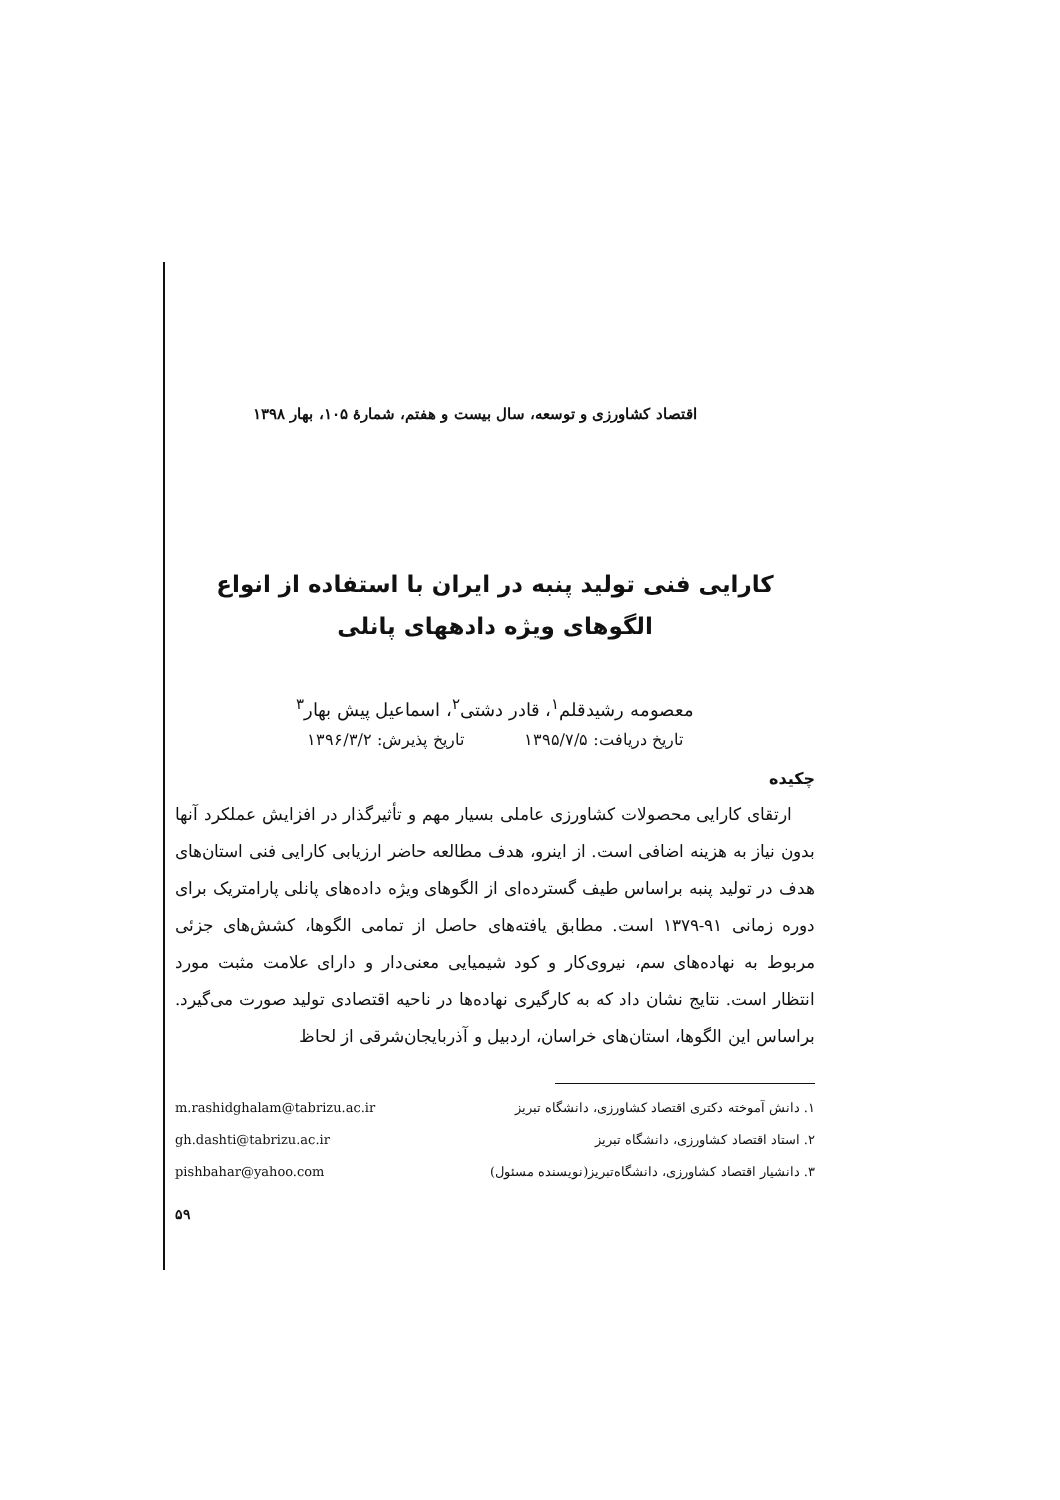اقتصاد کشاورزی و توسعه، سال بیست و هفتم، شمارهٔ ۱۰۵، بهار ۱۳۹۸
کارایی فنی تولید پنبه در ایران با استفاده از انواع الگوهای ویژه دادههای پانلی
معصومه رشیدقلم<sup>۱</sup>، قادر دشتی<sup>۲</sup>، اسماعیل پیش بهار<sup>۳</sup>
تاریخ دریافت: ۱۳۹۵/۷/۵ تاریخ پذیرش: ۱۳۹۶/۳/۲
چکیده
ارتقای کارایی محصولات کشاورزی عاملی بسیار مهم و تأثیرگذار در افزایش عملکرد آنها بدون نیاز به هزینه اضافی است. از اینرو، هدف مطالعه حاضر ارزیابی کارایی فنی استان‌های هدف در تولید پنبه براساس طیف گسترده‌ای از الگوهای ویژه داده‌های پانلی پارامتریک برای دوره زمانی ۹۱-۱۳۷۹ است. مطابق یافته‌های حاصل از تمامی الگوها، کشش‌های جزئی مربوط به نهاده‌های سم، نیروی‌کار و کود شیمیایی معنی‌دار و دارای علامت مثبت مورد انتظار است. نتایج نشان داد که به کارگیری نهاده‌ها در ناحیه اقتصادی تولید صورت می‌گیرد. براساس این الگوها، استان‌های خراسان، اردبیل و آذربایجان‌شرقی از لحاظ
۱. دانش آموخته دکتری اقتصاد کشاورزی، دانشگاه تبریز m.rashidghalam@tabrizu.ac.ir
۲. استاد اقتصاد کشاورزی، دانشگاه تبریز gh.dashti@tabrizu.ac.ir
۳. دانشیار اقتصاد کشاورزی، دانشگاه‌تبریز(نویسنده مسئول) pishbahar@yahoo.com
۵۹